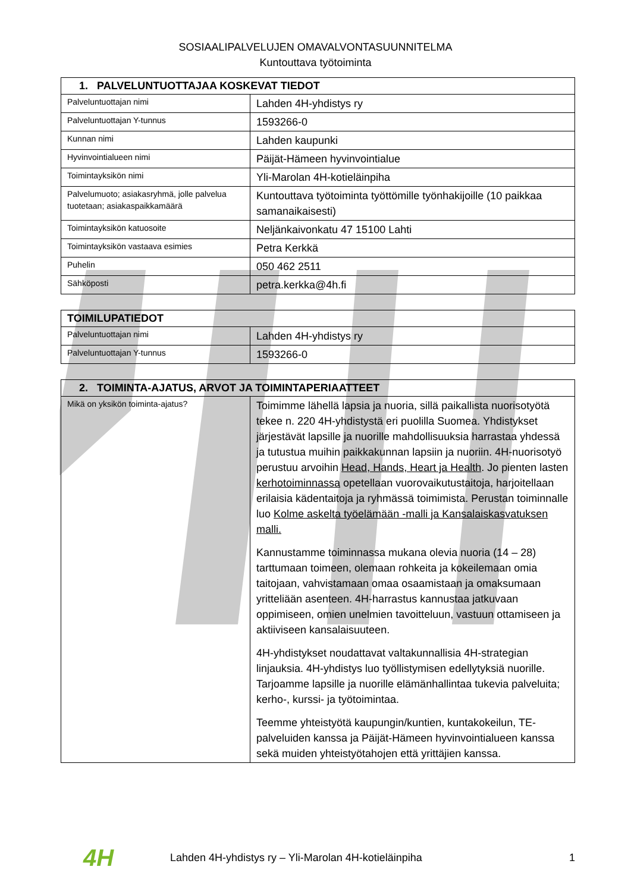SOSIAALIPALVELUJEN OMAVALVONTASUUNNITELMA
Kuntouttava työtoiminta
| 1. PALVELUNTUOTTAJAA KOSKEVAT TIEDOT | |
| --- | --- |
| Palveluntuottajan nimi | Lahden 4H-yhdistys ry |
| Palveluntuottajan Y-tunnus | 1593266-0 |
| Kunnan nimi | Lahden kaupunki |
| Hyvinvointialueen nimi | Päijät-Hämeen hyvinvointialue |
| Toimintayksikön nimi | Yli-Marolan 4H-kotieläinpiha |
| Palvelumuoto; asiakasryhmä, jolle palvelua tuotetaan; asiakaspaikkamäärä | Kuntouttava työtoiminta työttömille työnhakijoille (10 paikkaa samanaikaisesti) |
| Toimintayksikön katuosoite | Neljänkaivonkatu 47 15100 Lahti |
| Toimintayksikön vastaava esimies | Petra Kerkkä |
| Puhelin | 050 462 2511 |
| Sähköposti | petra.kerkka@4h.fi |
| TOIMILUPATIEDOT | |
| --- | --- |
| Palveluntuottajan nimi | Lahden 4H-yhdistys ry |
| Palveluntuottajan Y-tunnus | 1593266-0 |
| 2. TOIMINTA-AJATUS, ARVOT JA TOIMINTAPERIAATTEET | |
| --- | --- |
| Mikä on yksikön toiminta-ajatus? | Toimimme lähellä lapsia ja nuoria, sillä paikallista nuorisotyötä tekee n. 220 4H-yhdistystä eri puolilla Suomea. Yhdistykset järjestävät lapsille ja nuorille mahdollisuuksia harrastaa yhdessä ja tutustua muihin paikkakunnan lapsiin ja nuoriin. 4H-nuorisotyö perustuu arvoihin Head, Hands, Heart ja Health . Jo pienten lasten kerhotoiminnassa opetellaan vuorovaikutustaitoja, harjoitellaan erilaisia kädentaitoja ja ryhmässä toimimista. Perustan toiminnalle luo Kolme askelta työelämään -malli ja Kansalaiskasvatuksen malli. Kannustamme toiminnassa mukana olevia nuoria (14 – 28) tarttumaan toimeen, olemaan rohkeita ja kokeilemaan omia taitojaan, vahvistamaan omaa osaamistaan ja omaksumaan yritteliään asenteen. 4H-harrastus kannustaa jatkuvaan oppimiseen, omien unelmien tavoitteluun, vastuun ottamiseen ja aktiiviseen kansalaisuuteen. 4H-yhdistykset noudattavat valtakunnallisia 4H-strategian linjauksia. 4H-yhdistys luo työllistymisen edellytyksiä nuorille. Tarjoamme lapsille ja nuorille elämänhallintaa tukevia palveluita; kerho-, kurssi- ja työtoimintaa. Teemme yhteistyötä kaupungin/kuntien, kuntakokeilun, TE-palveluiden kanssa ja Päijät-Hämeen hyvinvointialueen kanssa sekä muiden yhteistyötahojen että yrittäjien kanssa. |
4H Lahden 4H-yhdistys ry – Yli-Marolan 4H-kotieläinpiha 1